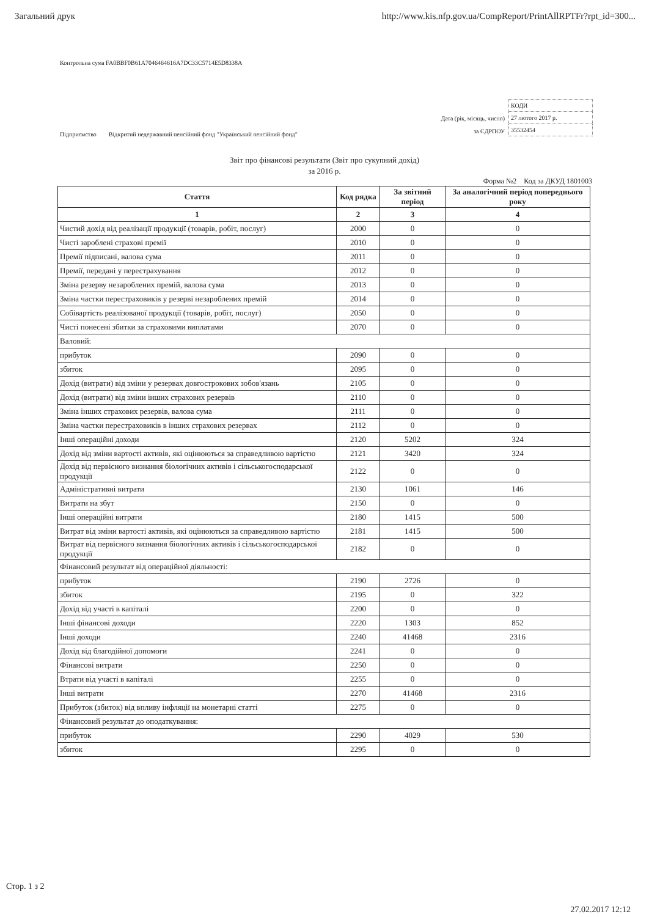Загальний друк http://www.kis.nfp.gov.ua/CompReport/PrintAllRPTFr?rpt_id=300...
Контрольна сума FA0BBF0B61A7046464616A7DC33C5714E5D8338A
Підприємство Відкритий недержавний пенсійний фонд "Український пенсійний фонд"
Дата (рік, місяць, число)
за ЄДРПОУ
| КОДИ |
| 27 лютого 2017 р. |
| 35532454 |
Звіт про фінансові результати (Звіт про сукупний дохід)
за 2016 р.
Форма №2 Код за ДКУД 1801003
| Стаття | Код рядка | За звітний період | За аналогічний період попереднього року |
| --- | --- | --- | --- |
| 1 | 2 | 3 | 4 |
| Чистий дохід від реалізації продукції (товарів, робіт, послуг) | 2000 | 0 | 0 |
| Чисті зароблені страхові премії | 2010 | 0 | 0 |
| Премії підписані, валова сума | 2011 | 0 | 0 |
| Премії, передані у перестрахування | 2012 | 0 | 0 |
| Зміна резерву незароблених премій, валова сума | 2013 | 0 | 0 |
| Зміна частки перестраховиків у резерві незароблених премій | 2014 | 0 | 0 |
| Собівартість реалізованої продукції (товарів, робіт, послуг) | 2050 | 0 | 0 |
| Чисті понесені збитки за страховими виплатами | 2070 | 0 | 0 |
| Валовий: | | | |
| прибуток | 2090 | 0 | 0 |
| збиток | 2095 | 0 | 0 |
| Дохід (витрати) від зміни у резервах довгострокових зобов'язань | 2105 | 0 | 0 |
| Дохід (витрати) від зміни інших страхових резервів | 2110 | 0 | 0 |
| Зміна інших страхових резервів, валова сума | 2111 | 0 | 0 |
| Зміна частки перестраховиків в інших страхових резервах | 2112 | 0 | 0 |
| Інші операційні доходи | 2120 | 5202 | 324 |
| Дохід від зміни вартості активів, які оцінюються за справедливою вартістю | 2121 | 3420 | 324 |
| Дохід від первісного визнання біологічних активів і сільськогосподарської продукції | 2122 | 0 | 0 |
| Адміністративні витрати | 2130 | 1061 | 146 |
| Витрати на збут | 2150 | 0 | 0 |
| Інші операційні витрати | 2180 | 1415 | 500 |
| Витрат від зміни вартості активів, які оцінюються за справедливою вартістю | 2181 | 1415 | 500 |
| Витрат від первісного визнання біологічних активів і сільськогосподарської продукції | 2182 | 0 | 0 |
| Фінансовий результат від операційної діяльності: | | | |
| прибуток | 2190 | 2726 | 0 |
| збиток | 2195 | 0 | 322 |
| Дохід від участі в капіталі | 2200 | 0 | 0 |
| Інші фінансові доходи | 2220 | 1303 | 852 |
| Інші доходи | 2240 | 41468 | 2316 |
| Дохід від благодійної допомоги | 2241 | 0 | 0 |
| Фінансові витрати | 2250 | 0 | 0 |
| Втрати від участі в капіталі | 2255 | 0 | 0 |
| Інші витрати | 2270 | 41468 | 2316 |
| Прибуток (збиток) від впливу інфляції на монетарні статті | 2275 | 0 | 0 |
| Фінансовий результат до оподаткування: | | | |
| прибуток | 2290 | 4029 | 530 |
| збиток | 2295 | 0 | 0 |
Стор. 1 з 2
27.02.2017 12:12